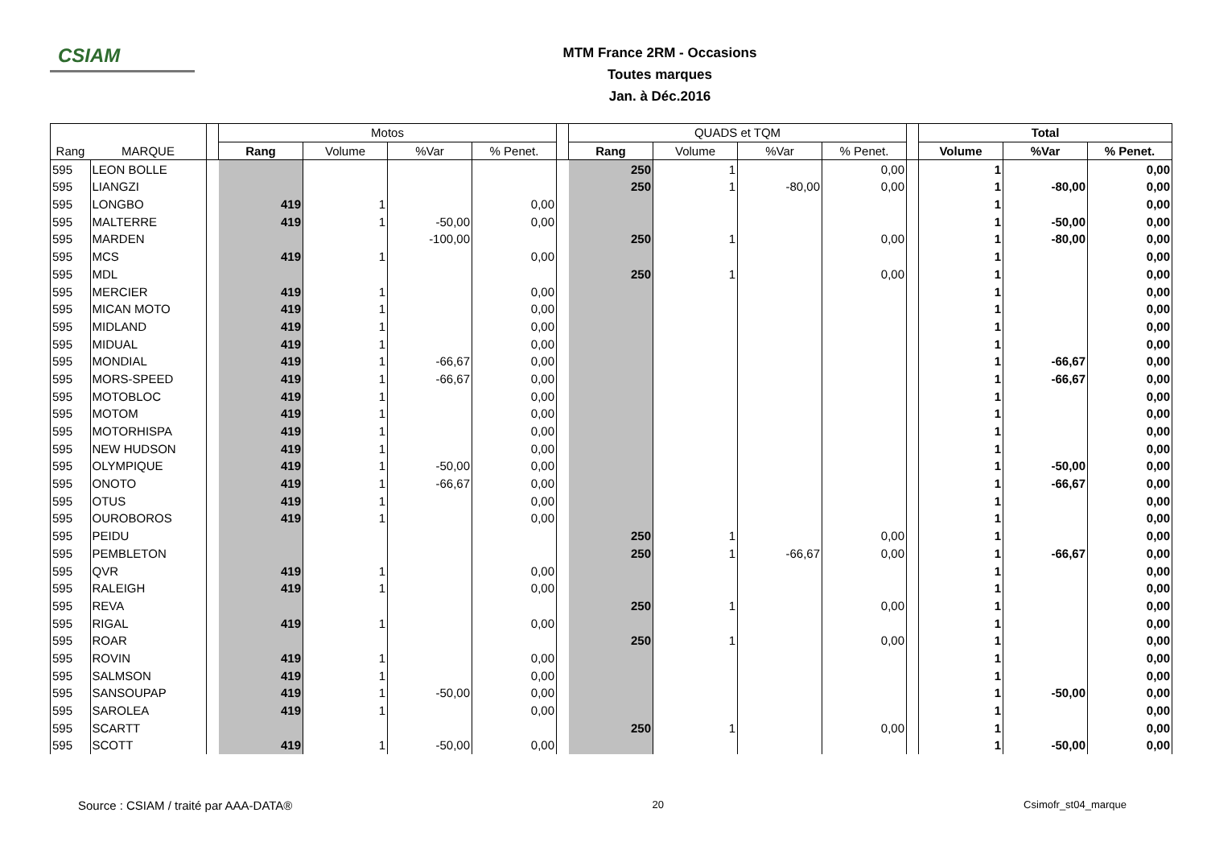CSIAM
MTM France 2RM - Occasions
Toutes marques
Jan. à Déc.2016
| | | | Motos | | | | | QUADS et TQM | | | | | Total | | |
| Rang | MARQUE | | Rang | Volume | %Var | % Penet. | | Rang | Volume | %Var | % Penet. | | Volume | %Var | % Penet. |
| 595 | LEON BOLLE | | | | | | | 250 | 1 | | 0,00 | | 1 | | 0,00 |
| 595 | LIANGZI | | | | | | | 250 | 1 | -80,00 | 0,00 | | 1 | -80,00 | 0,00 |
| 595 | LONGBO | | 419 | 1 | | 0,00 | | | | | | | 1 | | 0,00 |
| 595 | MALTERRE | | 419 | 1 | -50,00 | 0,00 | | | | | | | 1 | -50,00 | 0,00 |
| 595 | MARDEN | | | | -100,00 | | | 250 | 1 | | 0,00 | | 1 | -80,00 | 0,00 |
| 595 | MCS | | 419 | 1 | | 0,00 | | | | | | | 1 | | 0,00 |
| 595 | MDL | | | | | | | 250 | 1 | | 0,00 | | 1 | | 0,00 |
| 595 | MERCIER | | 419 | 1 | | 0,00 | | | | | | | 1 | | 0,00 |
| 595 | MICAN MOTO | | 419 | 1 | | 0,00 | | | | | | | 1 | | 0,00 |
| 595 | MIDLAND | | 419 | 1 | | 0,00 | | | | | | | 1 | | 0,00 |
| 595 | MIDUAL | | 419 | 1 | | 0,00 | | | | | | | 1 | | 0,00 |
| 595 | MONDIAL | | 419 | 1 | -66,67 | 0,00 | | | | | | | 1 | -66,67 | 0,00 |
| 595 | MORS-SPEED | | 419 | 1 | -66,67 | 0,00 | | | | | | | 1 | -66,67 | 0,00 |
| 595 | MOTOBLOC | | 419 | 1 | | 0,00 | | | | | | | 1 | | 0,00 |
| 595 | MOTOM | | 419 | 1 | | 0,00 | | | | | | | 1 | | 0,00 |
| 595 | MOTORHISPA | | 419 | 1 | | 0,00 | | | | | | | 1 | | 0,00 |
| 595 | NEW HUDSON | | 419 | 1 | | 0,00 | | | | | | | 1 | | 0,00 |
| 595 | OLYMPIQUE | | 419 | 1 | -50,00 | 0,00 | | | | | | | 1 | -50,00 | 0,00 |
| 595 | ONOTO | | 419 | 1 | -66,67 | 0,00 | | | | | | | 1 | -66,67 | 0,00 |
| 595 | OTUS | | 419 | 1 | | 0,00 | | | | | | | 1 | | 0,00 |
| 595 | OUROBOROS | | 419 | 1 | | 0,00 | | | | | | | 1 | | 0,00 |
| 595 | PEIDU | | | | | | | 250 | 1 | | 0,00 | | 1 | | 0,00 |
| 595 | PEMBLETON | | | | | | | 250 | 1 | -66,67 | 0,00 | | 1 | -66,67 | 0,00 |
| 595 | QVR | | 419 | 1 | | 0,00 | | | | | | | 1 | | 0,00 |
| 595 | RALEIGH | | 419 | 1 | | 0,00 | | | | | | | 1 | | 0,00 |
| 595 | REVA | | | | | | | 250 | 1 | | 0,00 | | 1 | | 0,00 |
| 595 | RIGAL | | 419 | 1 | | 0,00 | | | | | | | 1 | | 0,00 |
| 595 | ROAR | | | | | | | 250 | 1 | | 0,00 | | 1 | | 0,00 |
| 595 | ROVIN | | 419 | 1 | | 0,00 | | | | | | | 1 | | 0,00 |
| 595 | SALMSON | | 419 | 1 | | 0,00 | | | | | | | 1 | | 0,00 |
| 595 | SANSOUPAP | | 419 | 1 | -50,00 | 0,00 | | | | | | | 1 | -50,00 | 0,00 |
| 595 | SAROLEA | | 419 | 1 | | 0,00 | | | | | | | 1 | | 0,00 |
| 595 | SCARTT | | | | | | | 250 | 1 | | 0,00 | | 1 | | 0,00 |
| 595 | SCOTT | | 419 | 1 | -50,00 | 0,00 | | | | | | | 1 | -50,00 | 0,00 |
Source : CSIAM / traité par AAA-DATA® 20 Csimofr_st04_marque